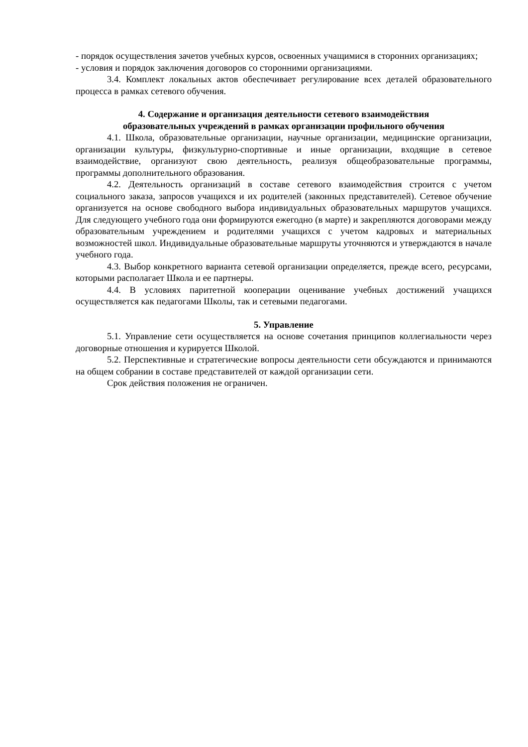- порядок осуществления зачетов учебных курсов, освоенных учащимися в сторонних организациях;
- условия и порядок заключения договоров со сторонними организациями.
3.4. Комплект локальных актов обеспечивает регулирование всех деталей образовательного процесса в рамках сетевого обучения.
4. Содержание и организация деятельности сетевого взаимодействия
образовательных учреждений в рамках организации профильного обучения
4.1. Школа, образовательные организации, научные организации, медицинские организации, организации культуры, физкультурно-спортивные и иные организации, входящие в сетевое взаимодействие, организуют свою деятельность, реализуя общеобразовательные программы, программы дополнительного образования.
4.2. Деятельность организаций в составе сетевого взаимодействия строится с учетом социального заказа, запросов учащихся и их родителей (законных представителей). Сетевое обучение организуется на основе свободного выбора индивидуальных образовательных маршрутов учащихся. Для следующего учебного года они формируются ежегодно (в марте) и закрепляются договорами между образовательным учреждением и родителями учащихся с учетом кадровых и материальных возможностей школ. Индивидуальные образовательные маршруты уточняются и утверждаются в начале учебного года.
4.3. Выбор конкретного варианта сетевой организации определяется, прежде всего, ресурсами, которыми располагает Школа и ее партнеры.
4.4. В условиях паритетной кооперации оценивание учебных достижений учащихся осуществляется как педагогами Школы, так и сетевыми педагогами.
5. Управление
5.1. Управление сети осуществляется на основе сочетания принципов коллегиальности через договорные отношения и курируется Школой.
5.2. Перспективные и стратегические вопросы деятельности сети обсуждаются и принимаются на общем собрании в составе представителей от каждой организации сети.
Срок действия положения не ограничен.